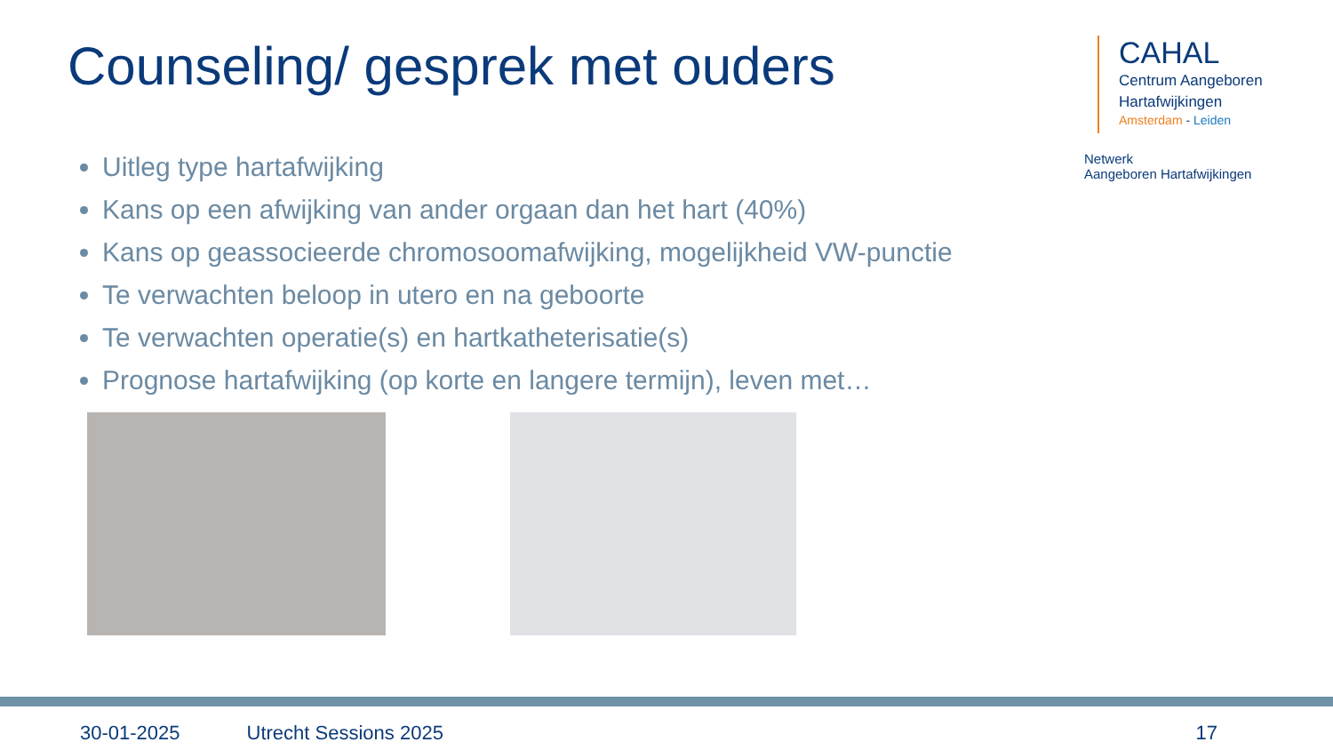Counseling/ gesprek met ouders
CAHAL
Centrum Aangeboren
Hartafwijkingen
Amsterdam - Leiden
Netwerk
Aangeboren Hartafwijkingen
Uitleg type hartafwijking
Kans op een afwijking van ander orgaan dan het hart (40%)
Kans op geassocieerde chromosoomafwijking, mogelijkheid VW-punctie
Te verwachten beloop in utero en na geboorte
Te verwachten operatie(s) en hartkatheterisatie(s)
Prognose hartafwijking (op korte en langere termijn), leven met…
30-01-2025 Utrecht Sessions 2025 17